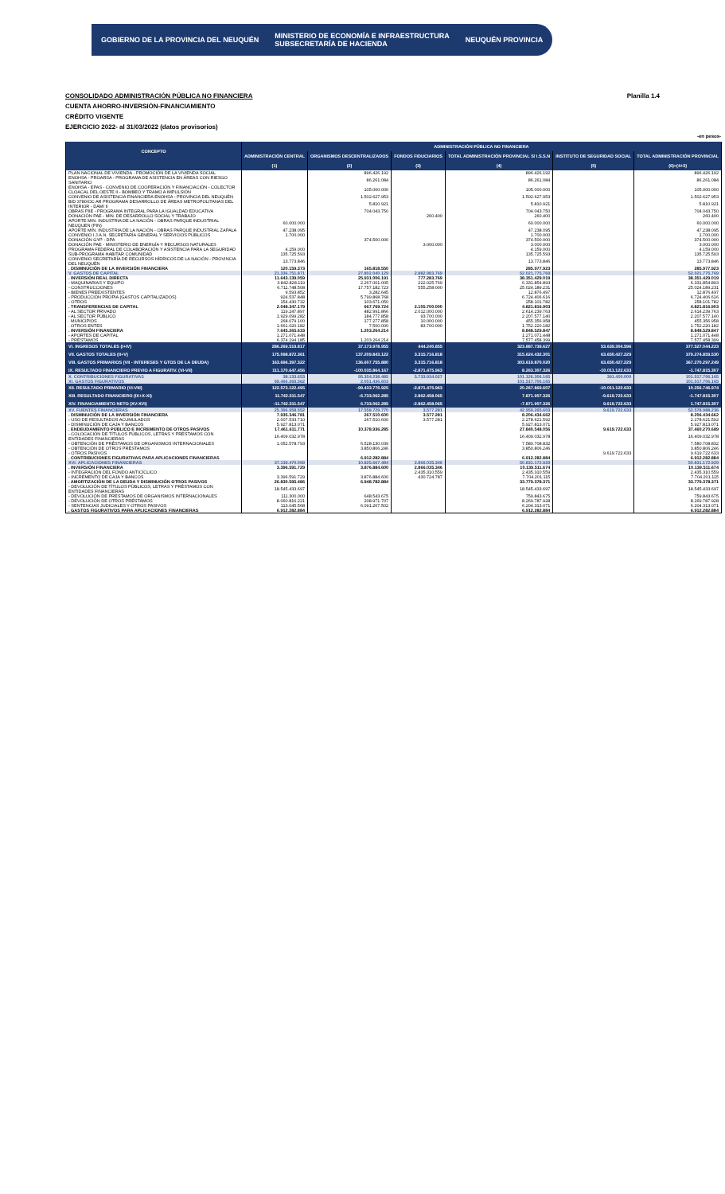GOBIERNO DE LA PROVINCIA DEL NEUQUÉN MINISTERIO DE ECONOMÍA E INFRAESTRUCTURA
SUBSECRETARÍA DE HACIENDA NEUQUÉN PROVINCIA
CONSOLIDADO ADMINISTRACIÓN PÚBLICA NO FINANCIERA Planilla 1.4
CUENTA AHORRO-INVERSIÓN-FINANCIAMIENTO
CRÉDITO VIGENTE
EJERCICIO 2022- al 31/03/2022 (datos provisorios)
-en pesos-
| CONCEPTO | ADMINISTRACIÓN PÚBLICA NO FINANCIERA | | | | | |
| --- | --- | --- | --- | --- | --- | --- |
| | ADMINISTRACIÓN CENTRAL | ORGANISMOS DESCENTRALIZADOS | FONDOS FIDUCIARIOS | TOTAL ADMINISTRACIÓN PROVINCIAL S/ I.S.S.N | INSTITUTO DE SEGURIDAD SOCIAL | TOTAL ADMINISTRACIÓN PROVINCIAL |
| | (1) | (2) | (3) | (4) | (5) | (6)=(4+5) |
| PLAN NACIONAL DE VIVIENDA - PROMOCIÓN DE LA VIVIENDA SOCIAL | | 896.426.192 | | 896.426.192 | | 896.426.192 |
| ENOHSA - PROARSA - PROGRAMA DE ASISTENCIA EN ÁREAS CON RIESGO SANITARIO | | 86.261.084 | | 86.261.084 | | 86.261.084 |
| ENOHSA - EPAS - CONVENIO DE COOPERACIÓN Y FINANCIACIÓN - COLECTOR CLOACAL DEL OESTE II - BOMBEO Y TRAMO A IMPULSIÓN | | 105.000.000 | | 105.000.000 | | 105.000.000 |
| CONVENIO DE ASISTENCIA FINANCIERA ENOHSA - PROVINCIA DEL NEUQUÉN | | 1.502.627.953 | | 1.502.627.953 | | 1.502.627.953 |
| BID 3780/OC AR PROGRAMA DESARROLLO DE ÁREAS METROPOLITANAS DEL INTERIOR - DAMI II | | 5.810.921 | | 5.810.921 | | 5.810.921 |
| OBRAS PIIE - PROGRAMA INTEGRAL PARA LA IGUALDAD EDUCATIVA | | 704.043.750 | | 704.043.750 | | 704.043.750 |
| DONACIÓN PAE - MIN. DE DESARROLLO SOCIAL Y TRABAJO | | | 260.400 | 260.400 | | 260.400 |
| APORTE MIN. INDUSTRIA DE LA NACIÓN - OBRAS PARQUE INDUSTRIAL NEUQUEN (PIN) | 60.000.000 | | | 60.000.000 | | 60.000.000 |
| APORTE MIN. INDUSTRIA DE LA NACIÓN - OBRAS PARQUE INDUSTRIAL ZAPALA | 47.238.095 | | | 47.238.095 | | 47.238.095 |
| CONVENIO I.J.A.N. SECRETARÍA GENERAL Y SERVICIOS PÚBLICOS | 1.700.000 | | | 1.700.000 | | 1.700.000 |
| DONACIÓN GYP - DPA | | 374.500.000 | | 374.500.000 | | 374.500.000 |
| DONACIÓN PAE - MINISTERIO DE ENERGÍA Y RECURSOS NATURALES | | | 3.000.000 | 3.000.000 | | 3.000.000 |
| PROGRAMA FEDERAL DE COLABORACIÓN Y ASISTENCIA PARA LA SEGURIDAD | 4.159.000 | | | 4.159.000 | | 4.159.000 |
| SUB-PROGRAMA HABITAR COMUNIDAD | 135.725.593 | | | 135.725.593 | | 135.725.593 |
| CONVENIO SECRETARÍA DE RECURSOS HÍDRICOS DE LA NACIÓN - PROVINCIA DEL NEUQUÉN | 13.773.846 | | | 13.773.846 | | 13.773.846 |
| . DISMINUCIÓN DE LA INVERSIÓN FINANCIERA | 120.159.373 | 165.818.550 | | 285.977.923 | | 285.977.923 |
| V. GASTOS DE CAPITAL | 21.336.751.871 | 27.802.040.129 | 2.882.983.769 | 52.021.775.769 | | 52.021.775.769 |
| . INVERSIÓN REAL DIRECTA | 11.643.139.059 | 25.931.006.191 | 777.283.769 | 38.351.429.019 | | 38.351.429.019 |
| - MAQUINARIAS Y EQUIPO | 3.842.828.119 | 2.267.001.005 | 222.025.769 | 6.331.854.893 | | 6.331.854.893 |
| - CONSTRUCCIONES | 6.711.748.508 | 17.757.182.723 | 555.258.000 | 25.024.189.231 | | 25.024.189.231 |
| - BIENES PREEXISTENTES | 9.593.852 | 3.282.645 | | 12.876.497 | | 12.876.497 |
| - PRODUCCIÓN PROPIA (GASTOS CAPITALIZADOS) | 924.537.848 | 5.799.868.768 | | 6.724.406.616 | | 6.724.406.616 |
| - OTROS | 154.430.732 | 103.671.050 | | 258.101.782 | | 258.101.782 |
| . TRANSFERENCIAS DE CAPITAL | 2.048.347.179 | 667.769.724 | 2.105.700.000 | 4.821.816.903 | | 4.821.816.903 |
| - AL SECTOR PRIVADO | 119.247.897 | 482.991.866 | 2.012.000.000 | 2.614.239.763 | | 2.614.239.763 |
| - AL SECTOR PÚBLICO | 1.929.099.282 | 184.777.858 | 93.700.000 | 2.207.577.140 | | 2.207.577.140 |
| . MUNICIPIOS | 268.079.100 | 177.277.858 | 10.000.000 | 455.356.958 | | 455.356.958 |
| . OTROS ENTES | 1.661.020.182 | 7.500.000 | 83.700.000 | 1.752.220.182 | | 1.752.220.182 |
| . INVERSIÓN FINANCIERA | 7.645.265.633 | 1.203.264.214 | | 8.848.529.847 | | 8.848.529.847 |
| - APORTES DE CAPITAL | 1.271.071.448 | | | 1.271.071.448 | | 1.271.071.448 |
| - PRÉSTAMOS | 6.374.194.185 | 1.203.264.214 | | 7.577.458.399 | | 7.577.458.399 |
| VI. INGRESOS TOTALES (I+IV) | 286.269.519.817 | 37.173.978.955 | 444.240.855 | 323.887.739.627 | 53.639.304.596 | 377.527.044.223 |
| VII. GASTOS TOTALES (II+V) | 175.098.872.361 | 137.209.843.122 | 3.315.716.818 | 315.624.432.301 | 63.650.427.229 | 379.274.859.530 |
| VIII. GASTOS PRIMARIOS (VII - INTERESES Y GTOS DE LA DEUDA) | 163.696.397.322 | 136.607.755.880 | 3.315.716.818 | 303.619.870.020 | 63.650.427.229 | 367.270.297.249 |
| IX. RESULTADO FINANCIERO PREVIO A FIGURATIV. (VI-VII) | 111.170.647.456 | -100.035.864.167 | -2.871.475.963 | 8.263.307.326 | -10.011.122.633 | -1.747.815.307 |
| X. CONTRIBUCIONES FIGURATIVAS | 38.133.653 | 95.354.238.485 | 5.733.934.027 | 101.126.306.165 | 391.400.000 | 101.517.706.165 |
| XI. GASTOS FIGURATIVOS | 99.466.269.562 | 2.051.436.603 | | 101.517.706.165 | | 101.517.706.165 |
| XII. RESULTADO PRIMARIO (VI-VIII) | 122.573.122.495 | -99.433.776.925 | -2.871.475.963 | 20.267.869.607 | -10.011.122.633 | 10.256.746.974 |
| XIII. RESULTADO FINANCIERO (IX+X-XI) | 11.742.511.547 | -6.733.062.285 | 2.862.458.065 | 7.871.907.326 | -9.619.722.633 | -1.747.815.307 |
| XIV. FINANCIAMIENTO NETO (XV-XVI) | -11.742.511.547 | 6.733.062.285 | -2.862.458.065 | -7.871.907.326 | 9.619.722.633 | 1.747.815.307 |
| XV. FUENTES FINANCIERAS | 25.396.958.552 | 17.558.729.770 | 3.577.281 | 42.959.265.603 | 9.619.722.633 | 52.578.988.236 |
| . DISMINUCIÓN DE LA INVERSIÓN FINANCIERA | 7.935.346.781 | 267.510.600 | 3.577.281 | 8.206.434.662 | | 8.206.434.662 |
| - USO DE RESULTADOS ACUMULADOS | 2.007.533.710 | 267.510.600 | 3.577.281 | 2.278.621.592 | | 2.278.621.592 |
| - DISMINUCIÓN DE CAJA Y BANCOS | 5.927.813.071 | | | 5.927.813.071 | | 5.927.813.071 |
| . ENDEUDAMIENTO PÚBLICO E INCREMENTO DE OTROS PASIVOS | 17.461.611.771 | 10.378.936.285 | | 27.840.548.056 | 9.619.722.633 | 37.460.270.689 |
| - COLOCACIÓN DE TÍTULOS PÚBLICOS, LETRAS Y PRÉSTAMOS CON ENTIDADES FINANCIERAS | 16.409.032.978 | | | 16.409.032.978 | | 16.409.032.978 |
| - OBTENCIÓN DE PRÉSTAMOS DE ORGANISMOS INTERNACIONALES | 1.052.578.793 | 6.528.130.039 | | 7.580.708.832 | | 7.580.708.832 |
| - OBTENCIÓN DE OTROS PRÉSTAMOS | | 3.850.806.246 | | 3.850.806.246 | | 3.850.806.246 |
| - OTROS PASIVOS | | | | | 9.619.722.633 | 9.619.722.633 |
| . CONTRIBUCIONES FIGURATIVAS PARA APLICACIONES FINANCIERAS | | 6.912.282.884 | | 6.912.282.884 | | 6.912.282.884 |
| XVI. APLICACIONES FINANCIERAS | 37.139.470.099 | 10.825.667.484 | 2.866.035.346 | 50.831.172.929 | | 50.831.172.929 |
| . INVERSIÓN FINANCIERA | 3.396.591.729 | 3.876.884.600 | 2.866.035.346 | 10.139.511.674 | | 10.139.511.674 |
| - INTEGRACIÓN DEL FONDO ANTICÍCLICO | | | 2.435.310.559 | 2.435.310.559 | | 2.435.310.559 |
| - INCREMENTO DE CAJA Y BANCOS | 3.396.591.729 | 3.876.884.600 | 430.724.787 | 7.704.201.115 | | 7.704.201.115 |
| . AMORTIZACIÓN DE LA DEUDA Y DISMINUCIÓN OTROS PASIVOS | 26.830.595.486 | 6.948.782.884 | | 33.779.378.371 | | 33.779.378.371 |
| - DEVOLUCIÓN DE TÍTULOS PÚBLICOS, LETRAS Y PRÉSTAMOS CON ENTIDADES FINANCIERAS | 18.545.433.697 | | | 18.545.433.697 | | 18.545.433.697 |
| - DEVOLUCIÓN DE PRÉSTAMOS DE ORGANISMOS INTERNACIONALES | 111.300.000 | 648.543.675 | | 759.843.675 | | 759.843.675 |
| - DEVOLUCIÓN DE OTROS PRÉSTAMOS | 8.060.816.221 | 208.971.707 | | 8.269.787.928 | | 8.269.787.928 |
| - SENTENCIAS JUDICIALES Y OTROS PASIVOS | 113.045.568 | 6.091.267.502 | | 6.204.313.071 | | 6.204.313.071 |
| . GASTOS FIGURATIVOS PARA APLICACIONES FINANCIERAS | 6.912.282.884 | | | 6.912.282.884 | | 6.912.282.884 |